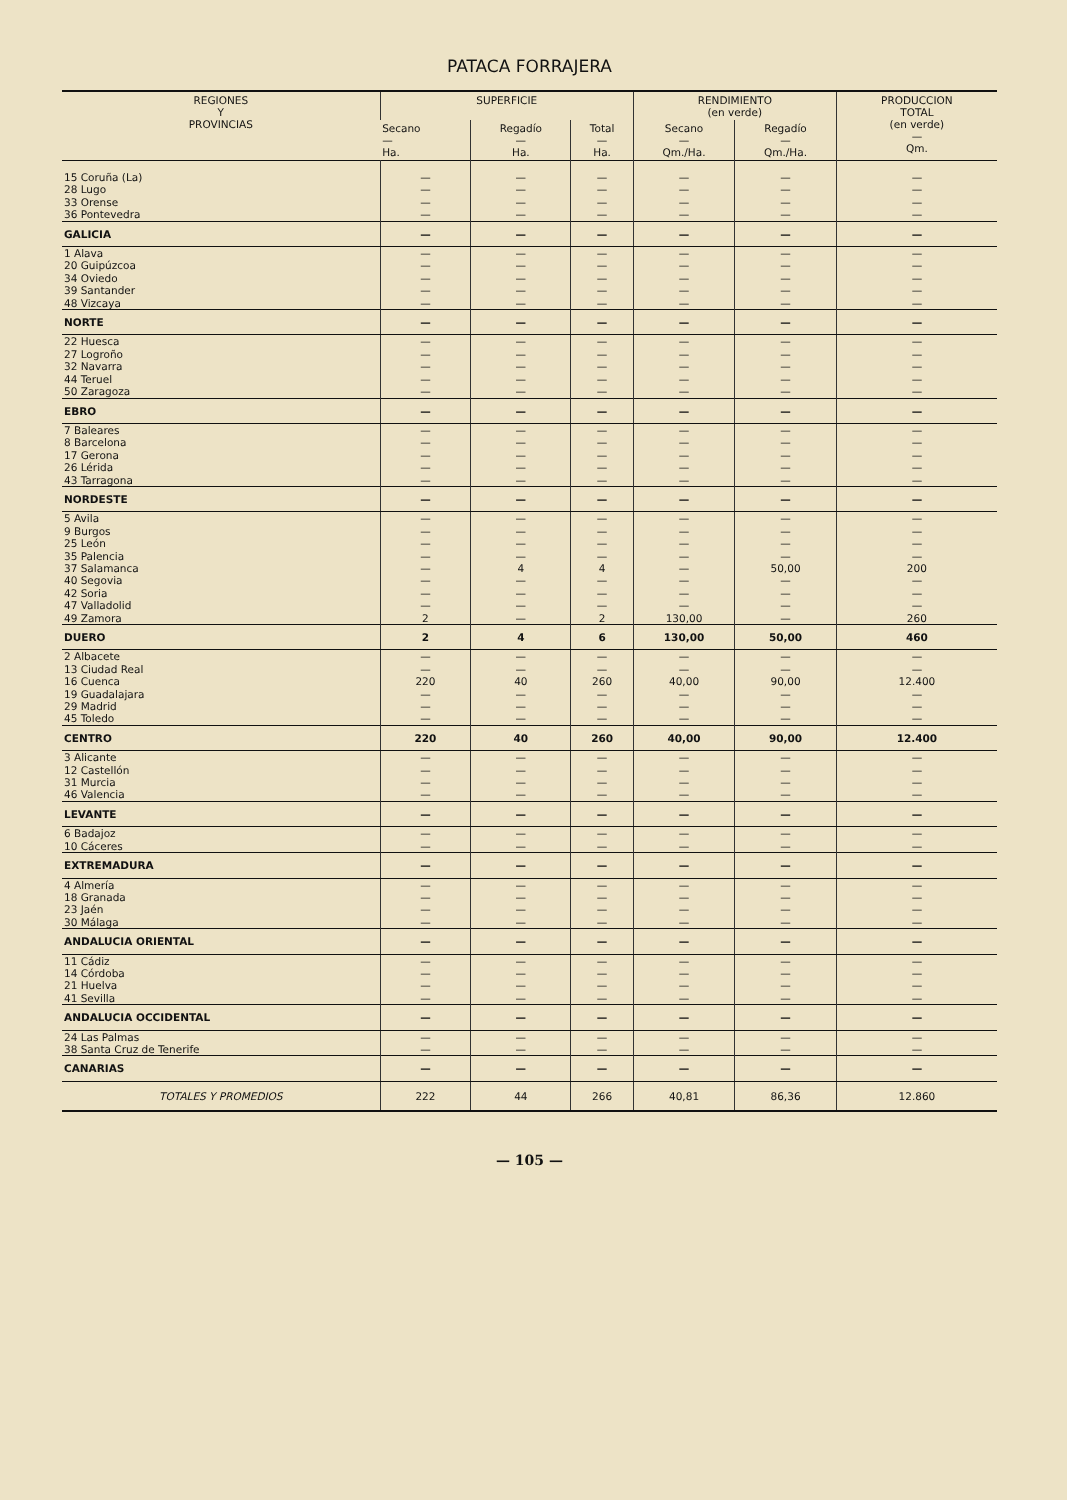PATACA FORRAJERA
| REGIONES Y PROVINCIAS | SUPERFICIE | | | RENDIMIENTO (en verde) | | PRODUCCION TOTAL (en verde) — Qm. |
| --- | --- | --- | --- | --- | --- | --- |
| | Secano — Ha. | Regadío — Ha. | Total — Ha. | Secano — Qm./Ha. | Regadío — Qm./Ha. | |
| 15 Coruña (La) 28 Lugo 33 Orense 36 Pontevedra | — — — — | — — — — | — — — — | — — — — | — — — — | — — — — |
| GALICIA | — | — | — | — | — | — |
| 1 Alava 20 Guipúzcoa 34 Oviedo 39 Santander 48 Vizcaya | — — — — — | — — — — — | — — — — — | — — — — — | — — — — — | — — — — — |
| NORTE | — | — | — | — | — | — |
| 22 Huesca 27 Logroño 32 Navarra 44 Teruel 50 Zaragoza | — — — — — | — — — — — | — — — — — | — — — — — | — — — — — | — — — — — |
| EBRO | — | — | — | — | — | — |
| 7 Baleares 8 Barcelona 17 Gerona 26 Lérida 43 Tarragona | — — — — — | — — — — — | — — — — — | — — — — — | — — — — — | — — — — — |
| NORDESTE | — | — | — | — | — | — |
| 5 Avila 9 Burgos 25 León 35 Palencia 37 Salamanca 40 Segovia 42 Soria 47 Valladolid 49 Zamora | — — — — — — — — 2 | — — — — 4 — — — — | — — — — 4 — — — 2 | — — — — — — — — 130,00 | — — — — 50,00 — — — — | — — — — 200 — — — 260 |
| DUERO | 2 | 4 | 6 | 130,00 | 50,00 | 460 |
| 2 Albacete 13 Ciudad Real 16 Cuenca 19 Guadalajara 29 Madrid 45 Toledo | — — 220 — — — | — — 40 — — — | — — 260 — — — | — — 40,00 — — — | — — 90,00 — — — | — — 12.400 — — — |
| CENTRO | 220 | 40 | 260 | 40,00 | 90,00 | 12.400 |
| 3 Alicante 12 Castellón 31 Murcia 46 Valencia | — — — — | — — — — | — — — — | — — — — | — — — — | — — — — |
| LEVANTE | — | — | — | — | — | — |
| 6 Badajoz 10 Cáceres | — — | — — | — — | — — | — — | — — |
| EXTREMADURA | — | — | — | — | — | — |
| 4 Almería 18 Granada 23 Jaén 30 Málaga | — — — — | — — — — | — — — — | — — — — | — — — — | — — — — |
| ANDALUCIA ORIENTAL | — | — | — | — | — | — |
| 11 Cádiz 14 Córdoba 21 Huelva 41 Sevilla | — — — — | — — — — | — — — — | — — — — | — — — — | — — — — |
| ANDALUCIA OCCIDENTAL | — | — | — | — | — | — |
| 24 Las Palmas 38 Santa Cruz de Tenerife | — — | — — | — — | — — | — — | — — |
| CANARIAS | — | — | — | — | — | — |
| TOTALES Y PROMEDIOS | 222 | 44 | 266 | 40,81 | 86,36 | 12.860 |
— 105 —